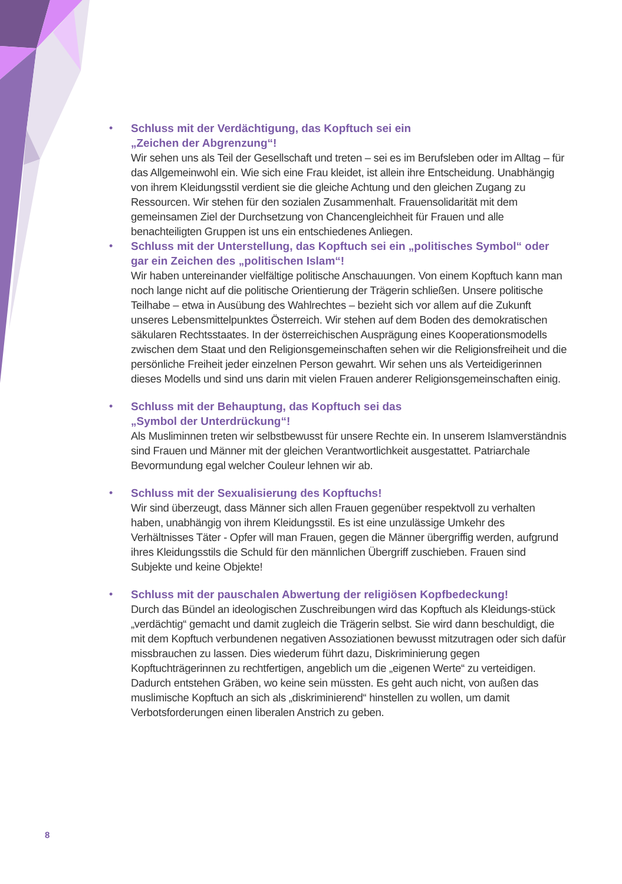•
Schluss mit der Verdächtigung, das Kopftuch sei ein
„Zeichen der Abgrenzung“!
Wir sehen uns als Teil der Gesellschaft und treten – sei es im Berufsleben oder im Alltag – für das Allgemeinwohl ein. Wie sich eine Frau kleidet, ist allein ihre Entscheidung. Unabhängig von ihrem Kleidungsstil verdient sie die gleiche Achtung und den gleichen Zugang zu Ressourcen. Wir stehen für den sozialen Zusammenhalt. Frauensolidarität mit dem gemeinsamen Ziel der Durchsetzung von Chancengleichheit für Frauen und alle benachteiligten Gruppen ist uns ein entschiedenes Anliegen.
•
Schluss mit der Unterstellung, das Kopftuch sei ein „politisches Symbol“ oder gar ein Zeichen des „politischen Islam“!
Wir haben untereinander vielfältige politische Anschauungen. Von einem Kopftuch kann man noch lange nicht auf die politische Orientierung der Trägerin schließen. Unsere politische Teilhabe – etwa in Ausübung des Wahlrechtes – bezieht sich vor allem auf die Zukunft unseres Lebensmittelpunktes Österreich. Wir stehen auf dem Boden des demokratischen säkularen Rechtsstaates. In der österreichischen Ausprägung eines Kooperationsmodells zwischen dem Staat und den Religionsgemeinschaften sehen wir die Religionsfreiheit und die persönliche Freiheit jeder einzelnen Person gewahrt. Wir sehen uns als Verteidigerinnen dieses Modells und sind uns darin mit vielen Frauen anderer Religionsgemeinschaften einig.
•
Schluss mit der Behauptung, das Kopftuch sei das
„Symbol der Unterdrückung“!
Als Musliminnen treten wir selbstbewusst für unsere Rechte ein. In unserem Islamverständnis sind Frauen und Männer mit der gleichen Verantwortlichkeit ausgestattet. Patriarchale Bevormundung egal welcher Couleur lehnen wir ab.
•
Schluss mit der Sexualisierung des Kopftuchs!
Wir sind überzeugt, dass Männer sich allen Frauen gegenüber respektvoll zu verhalten haben, unabhängig von ihrem Kleidungsstil. Es ist eine unzulässige Umkehr des Verhältnisses Täter - Opfer will man Frauen, gegen die Männer übergriffig werden, aufgrund ihres Kleidungsstils die Schuld für den männlichen Übergriff zuschieben. Frauen sind Subjekte und keine Objekte!
•
Schluss mit der pauschalen Abwertung der religiösen Kopfbedeckung!
Durch das Bündel an ideologischen Zuschreibungen wird das Kopftuch als Kleidungs-stück „verdächtig“ gemacht und damit zugleich die Trägerin selbst. Sie wird dann beschuldigt, die mit dem Kopftuch verbundenen negativen Assoziationen bewusst mitzutragen oder sich dafür missbrauchen zu lassen. Dies wiederum führt dazu, Diskriminierung gegen Kopftuchträgerinnen zu rechtfertigen, angeblich um die „eigenen Werte“ zu verteidigen. Dadurch entstehen Gräben, wo keine sein müssten. Es geht auch nicht, von außen das muslimische Kopftuch an sich als „diskriminierend“ hinstellen zu wollen, um damit Verbotsforderungen einen liberalen Anstrich zu geben.
8